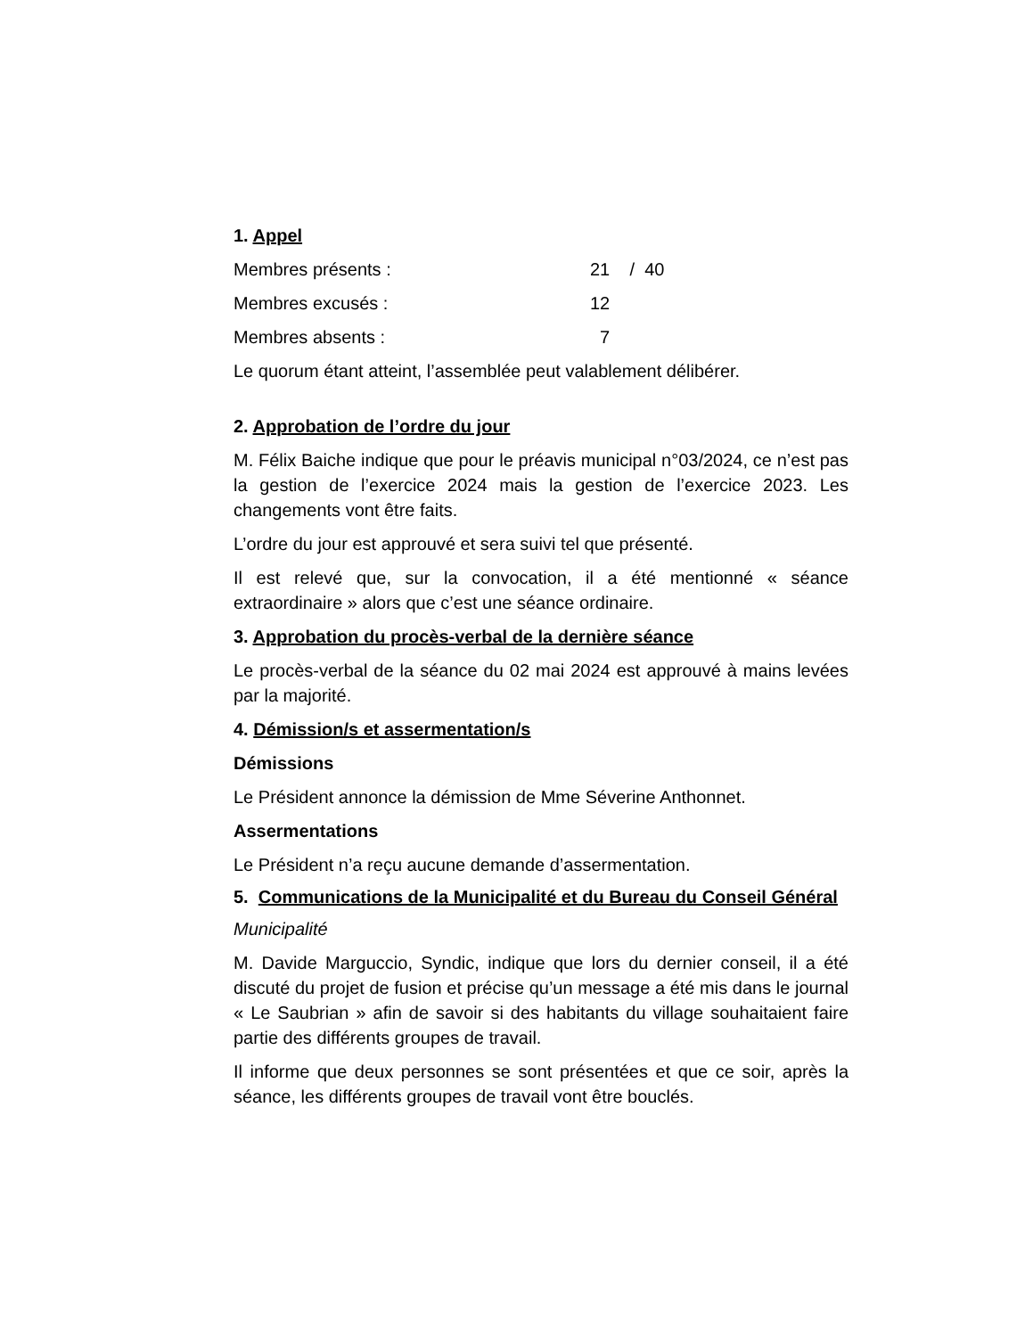1. Appel
Membres présents : 21 / 40
Membres excusés : 12
Membres absents : 7
Le quorum étant atteint, l’assemblée peut valablement délibérer.
2. Approbation de l’ordre du jour
M. Félix Baiche indique que pour le préavis municipal n°03/2024, ce n’est pas la gestion de l’exercice 2024 mais la gestion de l’exercice 2023. Les changements vont être faits.
L’ordre du jour est approuvé et sera suivi tel que présenté.
Il est relevé que, sur la convocation, il a été mentionné « séance extraordinaire » alors que c’est une séance ordinaire.
3. Approbation du procès-verbal de la dernière séance
Le procès-verbal de la séance du 02 mai 2024 est approuvé à mains levées par la majorité.
4. Démission/s et assermentation/s
Démissions
Le Président annonce la démission de Mme Séverine Anthonnet.
Assermentations
Le Président n’a reçu aucune demande d’assermentation.
5. Communications de la Municipalité et du Bureau du Conseil Général
Municipalité
M. Davide Marguccio, Syndic, indique que lors du dernier conseil, il a été discuté du projet de fusion et précise qu’un message a été mis dans le journal « Le Saubrian » afin de savoir si des habitants du village souhaitaient faire partie des différents groupes de travail.
Il informe que deux personnes se sont présentées et que ce soir, après la séance, les différents groupes de travail vont être bouclés.